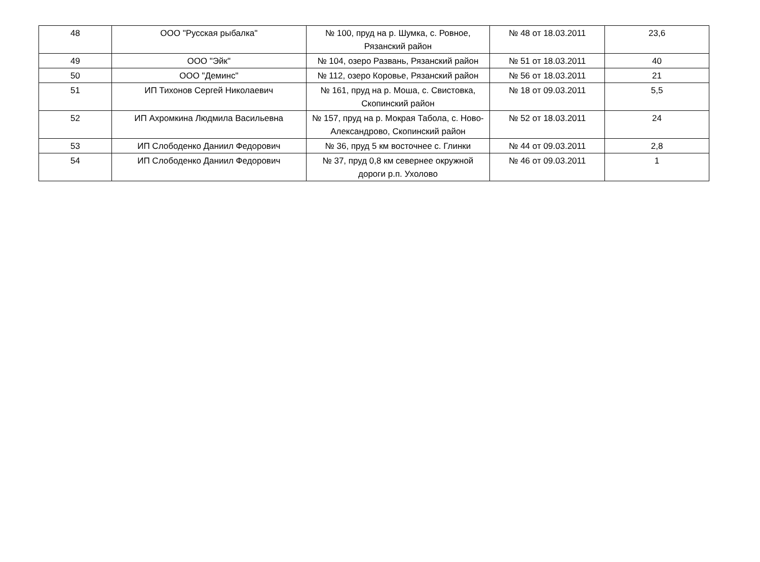| 48 | ООО "Русская рыбалка" | № 100, пруд на р. Шумка, с. Ровное, Рязанский район | № 48 от 18.03.2011 | 23,6 |
| 49 | ООО "Эйк" | № 104, озеро Развань, Рязанский район | № 51 от 18.03.2011 | 40 |
| 50 | ООО "Деминс" | № 112, озеро Коровье, Рязанский район | № 56 от 18.03.2011 | 21 |
| 51 | ИП Тихонов Сергей Николаевич | № 161, пруд на р. Моша, с. Свистовка, Скопинский район | № 18 от 09.03.2011 | 5,5 |
| 52 | ИП Ахромкина Людмила Васильевна | № 157, пруд на р. Мокрая Табола, с. Ново-Александрово, Скопинский район | № 52 от 18.03.2011 | 24 |
| 53 | ИП Слободенко Даниил Федорович | № 36, пруд 5 км восточнее с. Глинки | № 44 от 09.03.2011 | 2,8 |
| 54 | ИП Слободенко Даниил Федорович | № 37, пруд 0,8 км севернее окружной дороги р.п. Ухолово | № 46 от 09.03.2011 | 1 |